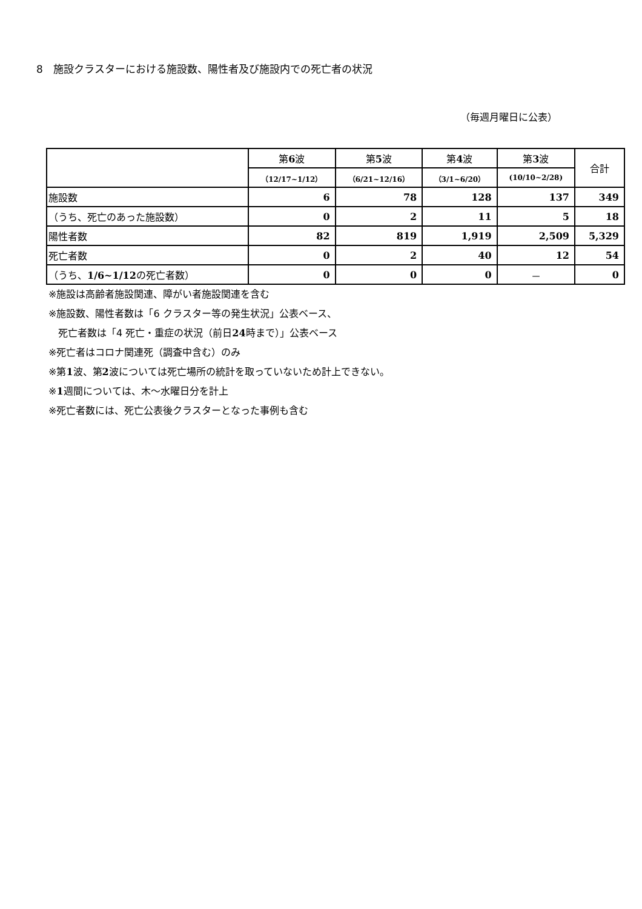8　施設クラスターにおける施設数、陽性者及び施設内での死亡者の状況
（毎週月曜日に公表）
| | 第 6 波 | 第 5 波 | 第 4 波 | 第 3 波 | 合計 |
| --- | --- | --- | --- | --- | --- |
| | （12/17~1/12） | （6/21~12/16） | （3/1~6/20） | (10/10~2/28) | |
| 施設数 | 6 | 78 | 128 | 137 | 349 |
| （うち、死亡のあった施設数） | 0 | 2 | 11 | 5 | 18 |
| 陽性者数 | 82 | 819 | 1,919 | 2,509 | 5,329 |
| 死亡者数 | 0 | 2 | 40 | 12 | 54 |
| （うち、 1/6~1/12 の死亡者数） | 0 | 0 | 0 | － | 0 |
※施設は高齢者施設関連、障がい者施設関連を含む
※施設数、陽性者数は「6 クラスター等の発生状況」公表ベース、
　死亡者数は「4 死亡・重症の状況（前日24時まで）」公表ベース
※死亡者はコロナ関連死（調査中含む）のみ
※第1波、第2波については死亡場所の統計を取っていないため計上できない。
※1週間については、木～水曜日分を計上
※死亡者数には、死亡公表後クラスターとなった事例も含む